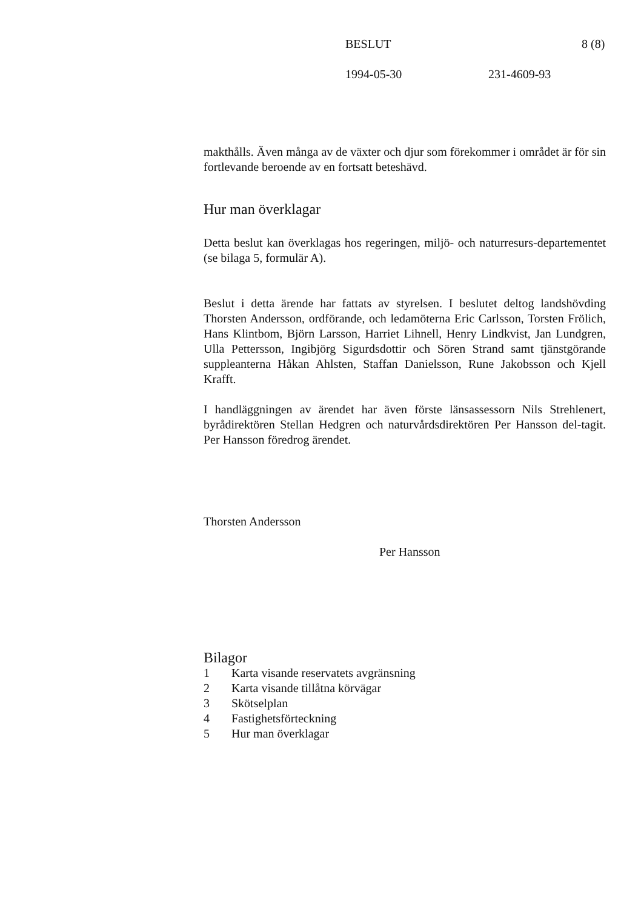BESLUT 8 (8)
1994-05-30 231-4609-93
makthålls. Även många av de växter och djur som förekommer i området är för sin fortlevande beroende av en fortsatt beteshävd.
Hur man överklagar
Detta beslut kan överklagas hos regeringen, miljö- och naturresurs-departementet (se bilaga 5, formulär A).
Beslut i detta ärende har fattats av styrelsen. I beslutet deltog landshövding Thorsten Andersson, ordförande, och ledamöterna Eric Carlsson, Torsten Frölich, Hans Klintbom, Björn Larsson, Harriet Lihnell, Henry Lindkvist, Jan Lundgren, Ulla Pettersson, Ingibjörg Sigurdsdottir och Sören Strand samt tjänstgörande suppleanterna Håkan Ahlsten, Staffan Danielsson, Rune Jakobsson och Kjell Krafft.
I handläggningen av ärendet har även förste länsassessorn Nils Strehlenert, byrådirektören Stellan Hedgren och naturvårdsdirektören Per Hansson del-tagit. Per Hansson föredrog ärendet.
Thorsten Andersson
Per Hansson
Bilagor
| 1 | Karta visande reservatets avgränsning |
| 2 | Karta visande tillåtna körvägar |
| 3 | Skötselplan |
| 4 | Fastighetsförteckning |
| 5 | Hur man överklagar |